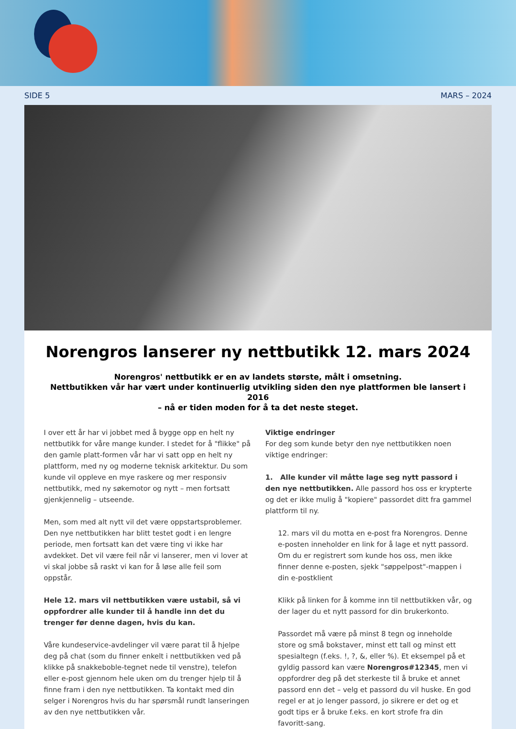SIDE 5 MARS – 2024
Norengros lanserer ny nettbutikk 12. mars 2024
Norengros' nettbutikk er en av landets største, målt i omsetning.
Nettbutikken vår har vært under kontinuerlig utvikling siden den nye plattformen ble lansert i 2016
– nå er tiden moden for å ta det neste steget.
I over ett år har vi jobbet med å bygge opp en helt ny nettbutikk for våre mange kunder. I stedet for å "flikke" på den gamle platt-formen vår har vi satt opp en helt ny plattform, med ny og moderne teknisk arkitektur. Du som kunde vil oppleve en mye raskere og mer responsiv nettbutikk, med ny søkemotor og nytt – men fortsatt gjenkjennelig – utseende.
Men, som med alt nytt vil det være oppstartsproblemer.
Den nye nettbutikken har blitt testet godt i en lengre periode, men fortsatt kan det være ting vi ikke har avdekket. Det vil være feil når vi lanserer, men vi lover at vi skal jobbe så raskt vi kan for å løse alle feil som oppstår.
Hele 12. mars vil nettbutikken være ustabil, så vi oppfordrer alle kunder til å handle inn det du trenger før denne dagen, hvis du kan.
Våre kundeservice-avdelinger vil være parat til å hjelpe deg på chat (som du finner enkelt i nettbutikken ved på klikke på snakkeboble-tegnet nede til venstre), telefon eller e-post gjennom hele uken om du trenger hjelp til å finne fram i den nye nettbutikken. Ta kontakt med din selger i Norengros hvis du har spørsmål rundt lanseringen av den nye nettbutikken vår.
Viktige endringer
For deg som kunde betyr den nye nettbutikken noen viktige endringer:
1. Alle kunder vil måtte lage seg nytt passord i den nye nettbutikken. Alle passord hos oss er krypterte og det er ikke mulig å "kopiere" passordet ditt fra gammel plattform til ny.
12. mars vil du motta en e-post fra Norengros. Denne e-posten inneholder en link for å lage et nytt passord. Om du er registrert som kunde hos oss, men ikke finner denne e-posten, sjekk "søppelpost"-mappen i din e-postklient
Klikk på linken for å komme inn til nettbutikken vår, og der lager du et nytt passord for din brukerkonto.
Passordet må være på minst 8 tegn og inneholde store og små bokstaver, minst ett tall og minst ett spesialtegn (f.eks. !, ?, &, eller %). Et eksempel på et gyldig passord kan være Norengros#12345, men vi oppfordrer deg på det sterkeste til å bruke et annet passord enn det – velg et passord du vil huske. En god regel er at jo lenger passord, jo sikrere er det og et godt tips er å bruke f.eks. en kort strofe fra din favoritt-sang.